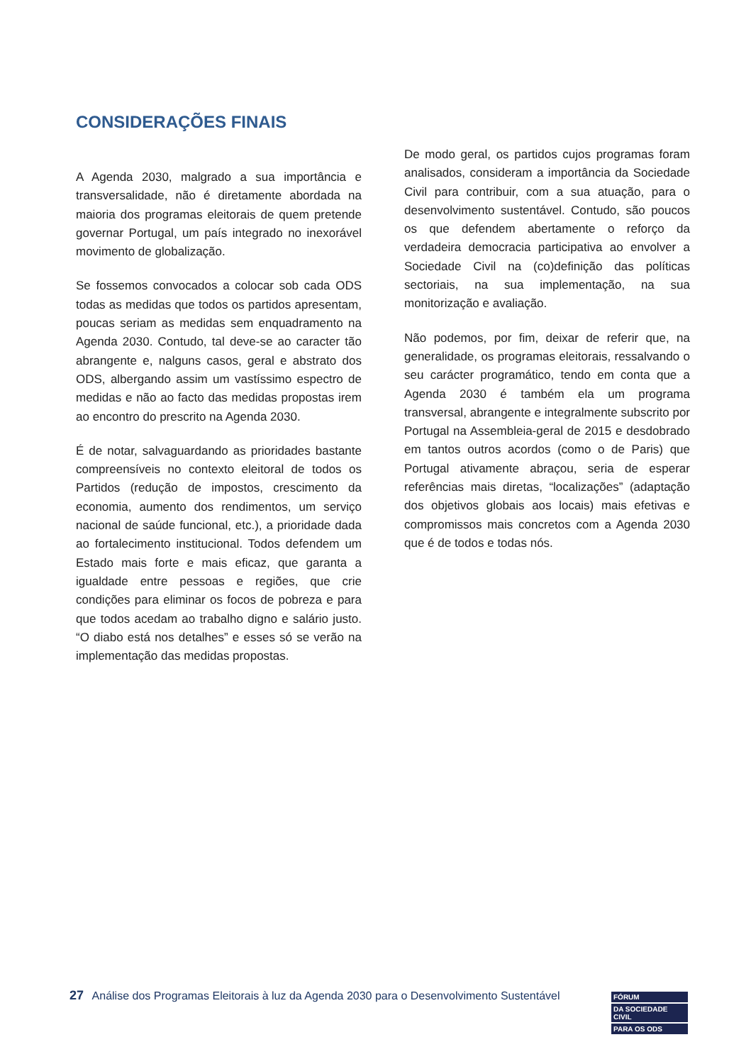CONSIDERAÇÕES FINAIS
A Agenda 2030, malgrado a sua importância e transversalidade, não é diretamente abordada na maioria dos programas eleitorais de quem pretende governar Portugal, um país integrado no inexorável movimento de globalização.
Se fossemos convocados a colocar sob cada ODS todas as medidas que todos os partidos apresentam, poucas seriam as medidas sem enquadramento na Agenda 2030. Contudo, tal deve-se ao caracter tão abrangente e, nalguns casos, geral e abstrato dos ODS, albergando assim um vastíssimo espectro de medidas e não ao facto das medidas propostas irem ao encontro do prescrito na Agenda 2030.
É de notar, salvaguardando as prioridades bastante compreensíveis no contexto eleitoral de todos os Partidos (redução de impostos, crescimento da economia, aumento dos rendimentos, um serviço nacional de saúde funcional, etc.), a prioridade dada ao fortalecimento institucional. Todos defendem um Estado mais forte e mais eficaz, que garanta a igualdade entre pessoas e regiões, que crie condições para eliminar os focos de pobreza e para que todos acedam ao trabalho digno e salário justo. “O diabo está nos detalhes” e esses só se verão na implementação das medidas propostas.
De modo geral, os partidos cujos programas foram analisados, consideram a importância da Sociedade Civil para contribuir, com a sua atuação, para o desenvolvimento sustentável. Contudo, são poucos os que defendem abertamente o reforço da verdadeira democracia participativa ao envolver a Sociedade Civil na (co)definição das políticas sectoriais, na sua implementação, na sua monitorização e avaliação.
Não podemos, por fim, deixar de referir que, na generalidade, os programas eleitorais, ressalvando o seu carácter programático, tendo em conta que a Agenda 2030 é também ela um programa transversal, abrangente e integralmente subscrito por Portugal na Assembleia-geral de 2015 e desdobrado em tantos outros acordos (como o de Paris) que Portugal ativamente abraçou, seria de esperar referências mais diretas, “localizações” (adaptação dos objetivos globais aos locais) mais efetivas e compromissos mais concretos com a Agenda 2030 que é de todos e todas nós.
27 Análise dos Programas Eleitorais à luz da Agenda 2030 para o Desenvolvimento Sustentável
FÓRUM
DA SOCIEDADE CIVIL
PARA OS ODS